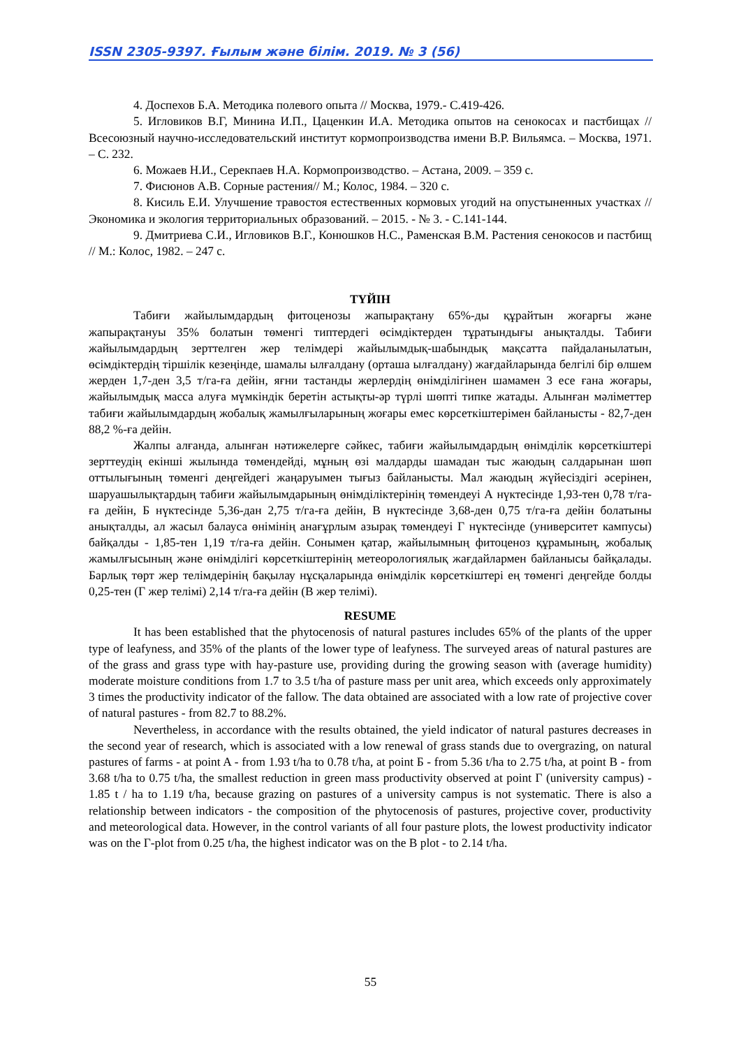ISSN 2305-9397. Ғылым және білім. 2019. № 3 (56)
4. Доспехов Б.А. Методика полевого опыта // Москва, 1979.- С.419-426.
5. Игловиков В.Г, Минина И.П., Цаценкин И.А. Методика опытов на сенокосах и пастбищах // Всесоюзный научно-исследовательский институт кормопроизводства имени В.Р. Вильямса. – Москва, 1971. – С. 232.
6. Можаев Н.И., Серекпаев Н.А. Кормопроизводство. – Астана, 2009. – 359 с.
7. Фисюнов А.В. Сорные растения// М.; Колос, 1984. – 320 с.
8. Кисиль Е.И. Улучшение травостоя естественных кормовых угодий на опустыненных участках // Экономика и экология территориальных образований. – 2015. - № 3. - С.141-144.
9. Дмитриева С.И., Игловиков В.Г., Конюшков Н.С., Раменская В.М. Растения сенокосов и пастбищ // М.: Колос, 1982. – 247 с.
ТҮЙІН
Табиғи жайылымдардың фитоценозы жапырақтану 65%-ды құрайтын жоғарғы және жапырақтануы 35% болатын төменгі типтердегі өсімдіктерден тұратындығы анықталды. Табиғи жайылымдардың зерттелген жер телімдері жайылымдық-шабындық мақсатта пайдаланылатын, өсімдіктердің тіршілік кезеңінде, шамалы ылғалдану (орташа ылғалдану) жағдайларында белгілі бір өлшем жерден 1,7-ден 3,5 т/га-ға дейін, яғни тастанды жерлердің өнімділігінен шамамен 3 есе ғана жоғары, жайылымдық масса алуға мүмкіндік беретін астықты-әр түрлі шөпті типке жатады. Алынған мәліметтер табиғи жайылымдардың жобалық жамылғыларының жоғары емес көрсеткіштерімен байланысты - 82,7-ден 88,2 %-ға дейін.
Жалпы алғанда, алынған нәтижелерге сәйкес, табиғи жайылымдардың өнімділік көрсеткіштері зерттеудің екінші жылында төмендейді, мұның өзі малдарды шамадан тыс жаюдың салдарынан шөп оттылығының төменгі деңгейдегі жаңаруымен тығыз байланысты. Мал жаюдың жүйесіздігі әсерінен, шаруашылықтардың табиғи жайылымдарының өнімділіктерінің төмендеуі А нүктесінде 1,93-тен 0,78 т/га-ға дейін, Б нүктесінде 5,36-дан 2,75 т/га-ға дейін, В нүктесінде 3,68-ден 0,75 т/га-ға дейін болатыны анықталды, ал жасыл балауса өнімінің анағұрлым азырақ төмендеуі Г нүктесінде (университет кампусы) байқалды - 1,85-тен 1,19 т/га-ға дейін. Сонымен қатар, жайылымның фитоценоз құрамының, жобалық жамылғысының және өнімділігі көрсеткіштерінің метеорологиялық жағдайлармен байланысы байқалады. Барлық төрт жер телімдерінің бақылау нұсқаларында өнімділік көрсеткіштері ең төменгі деңгейде болды 0,25-тен (Г жер телімі) 2,14 т/га-ға дейін (В жер телімі).
RESUME
It has been established that the phytocenosis of natural pastures includes 65% of the plants of the upper type of leafyness, and 35% of the plants of the lower type of leafyness. The surveyed areas of natural pastures are of the grass and grass type with hay-pasture use, providing during the growing season with (average humidity) moderate moisture conditions from 1.7 to 3.5 t/ha of pasture mass per unit area, which exceeds only approximately 3 times the productivity indicator of the fallow. The data obtained are associated with a low rate of projective cover of natural pastures - from 82.7 to 88.2%.
Nevertheless, in accordance with the results obtained, the yield indicator of natural pastures decreases in the second year of research, which is associated with a low renewal of grass stands due to overgrazing, on natural pastures of farms - at point A - from 1.93 t/ha to 0.78 t/ha, at point Б - from 5.36 t/ha to 2.75 t/ha, at point B - from 3.68 t/ha to 0.75 t/ha, the smallest reduction in green mass productivity observed at point Г (university campus) - 1.85 t / ha to 1.19 t/ha, because grazing on pastures of a university campus is not systematic. There is also a relationship between indicators - the composition of the phytocenosis of pastures, projective cover, productivity and meteorological data. However, in the control variants of all four pasture plots, the lowest productivity indicator was on the Г-plot from 0.25 t/ha, the highest indicator was on the B plot - to 2.14 t/ha.
55